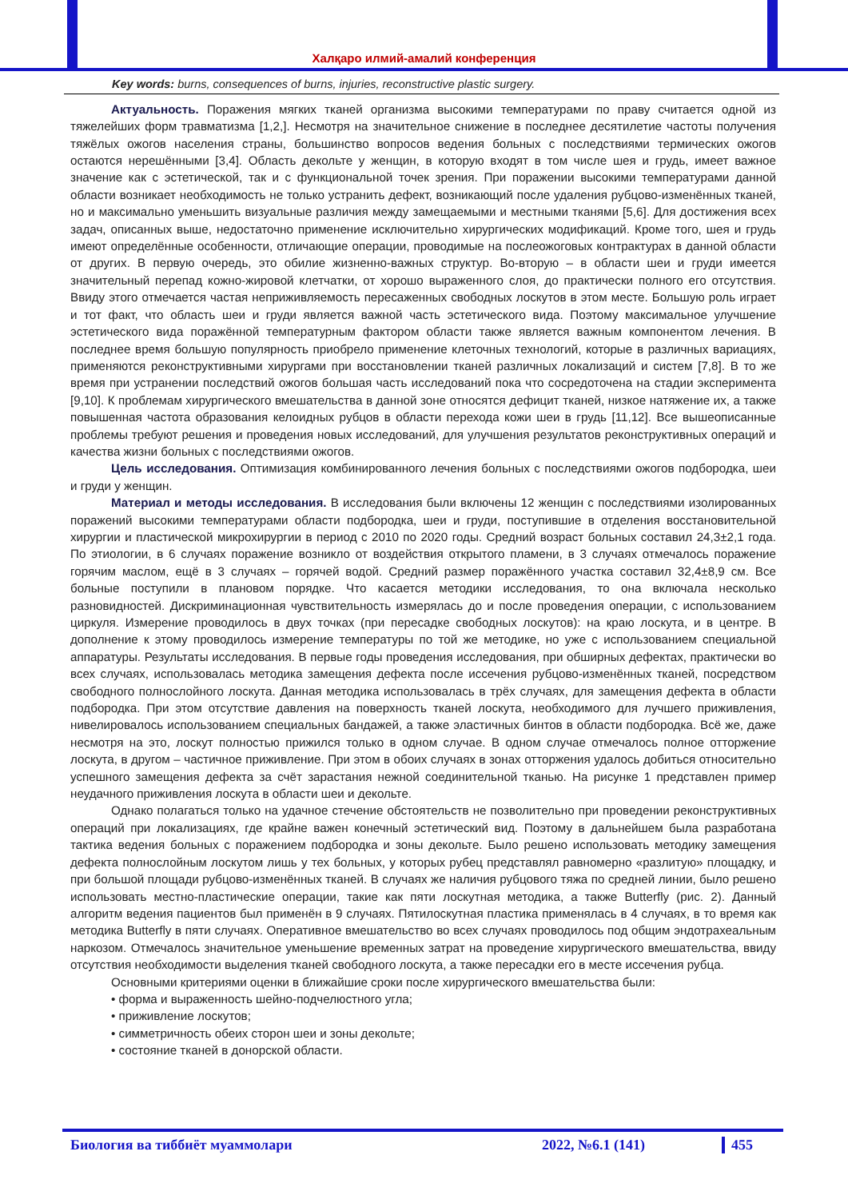Халқаро илмий-амалий конференция
Key words: burns, consequences of burns, injuries, reconstructive plastic surgery.
Актуальность. Поражения мягких тканей организма высокими температурами по праву считается одной из тяжелейших форм травматизма [1,2,]. Несмотря на значительное снижение в последнее десятилетие частоты получения тяжёлых ожогов населения страны, большинство вопросов ведения больных с последствиями термических ожогов остаются нерешёнными [3,4]. Область декольте у женщин, в которую входят в том числе шея и грудь, имеет важное значение как с эстетической, так и с функциональной точек зрения. При поражении высокими температурами данной области возникает необходимость не только устранить дефект, возникающий после удаления рубцово-изменённых тканей, но и максимально уменьшить визуальные различия между замещаемыми и местными тканями [5,6]. Для достижения всех задач, описанных выше, недостаточно применение исключительно хирургических модификаций. Кроме того, шея и грудь имеют определённые особенности, отличающие операции, проводимые на послеожоговых контрактурах в данной области от других. В первую очередь, это обилие жизненно-важных структур. Во-вторую – в области шеи и груди имеется значительный перепад кожно-жировой клетчатки, от хорошо выраженного слоя, до практически полного его отсутствия. Ввиду этого отмечается частая неприживляемость пересаженных свободных лоскутов в этом месте. Большую роль играет и тот факт, что область шеи и груди является важной часть эстетического вида. Поэтому максимальное улучшение эстетического вида поражённой температурным фактором области также является важным компонентом лечения. В последнее время большую популярность приобрело применение клеточных технологий, которые в различных вариациях, применяются реконструктивными хирургами при восстановлении тканей различных локализаций и систем [7,8]. В то же время при устранении последствий ожогов большая часть исследований пока что сосредоточена на стадии эксперимента [9,10]. К проблемам хирургического вмешательства в данной зоне относятся дефицит тканей, низкое натяжение их, а также повышенная частота образования келоидных рубцов в области перехода кожи шеи в грудь [11,12]. Все вышеописанные проблемы требуют решения и проведения новых исследований, для улучшения результатов реконструктивных операций и качества жизни больных с последствиями ожогов.
Цель исследования. Оптимизация комбинированного лечения больных с последствиями ожогов подбородка, шеи и груди у женщин.
Материал и методы исследования. В исследования были включены 12 женщин с последствиями изолированных поражений высокими температурами области подбородка, шеи и груди, поступившие в отделения восстановительной хирургии и пластической микрохирургии в период с 2010 по 2020 годы. Средний возраст больных составил 24,3±2,1 года. По этиологии, в 6 случаях поражение возникло от воздействия открытого пламени, в 3 случаях отмечалось поражение горячим маслом, ещё в 3 случаях – горячей водой. Средний размер поражённого участка составил 32,4±8,9 см. Все больные поступили в плановом порядке. Что касается методики исследования, то она включала несколько разновидностей. Дискриминационная чувствительность измерялась до и после проведения операции, с использованием циркуля. Измерение проводилось в двух точках (при пересадке свободных лоскутов): на краю лоскута, и в центре. В дополнение к этому проводилось измерение температуры по той же методике, но уже с использованием специальной аппаратуры. Результаты исследования. В первые годы проведения исследования, при обширных дефектах, практически во всех случаях, использовалась методика замещения дефекта после иссечения рубцово-изменённых тканей, посредством свободного полнослойного лоскута. Данная методика использовалась в трёх случаях, для замещения дефекта в области подбородка. При этом отсутствие давления на поверхность тканей лоскута, необходимого для лучшего приживления, нивелировалось использованием специальных бандажей, а также эластичных бинтов в области подбородка. Всё же, даже несмотря на это, лоскут полностью прижился только в одном случае. В одном случае отмечалось полное отторжение лоскута, в другом – частичное приживление. При этом в обоих случаях в зонах отторжения удалось добиться относительно успешного замещения дефекта за счёт зарастания нежной соединительной тканью. На рисунке 1 представлен пример неудачного приживления лоскута в области шеи и декольте.
Однако полагаться только на удачное стечение обстоятельств не позволительно при проведении реконструктивных операций при локализациях, где крайне важен конечный эстетический вид. Поэтому в дальнейшем была разработана тактика ведения больных с поражением подбородка и зоны декольте. Было решено использовать методику замещения дефекта полнослойным лоскутом лишь у тех больных, у которых рубец представлял равномерно «разлитую» площадку, и при большой площади рубцово-изменённых тканей. В случаях же наличия рубцового тяжа по средней линии, было решено использовать местно-пластические операции, такие как пяти лоскутная методика, а также Butterfly (рис. 2). Данный алгоритм ведения пациентов был применён в 9 случаях. Пятилоскутная пластика применялась в 4 случаях, в то время как методика Butterfly в пяти случаях. Оперативное вмешательство во всех случаях проводилось под общим эндотрахеальным наркозом. Отмечалось значительное уменьшение временных затрат на проведение хирургического вмешательства, ввиду отсутствия необходимости выделения тканей свободного лоскута, а также пересадки его в месте иссечения рубца.
Основными критериями оценки в ближайшие сроки после хирургического вмешательства были:
• форма и выраженность шейно-подчелюстного угла;
• приживление лоскутов;
• симметричность обеих сторон шеи и зоны декольте;
• состояние тканей в донорской области.
Биология ва тиббиёт муаммолари 2022, №6.1 (141) 455